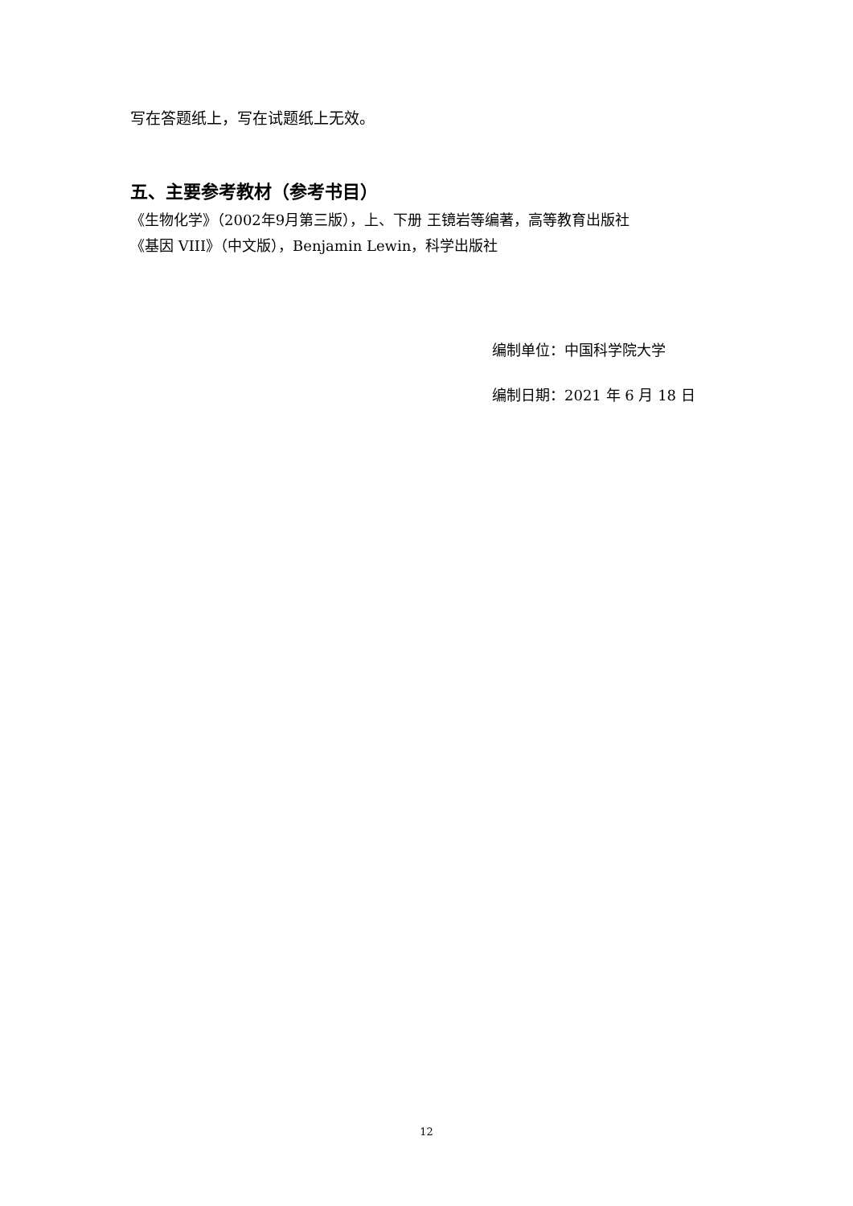写在答题纸上，写在试题纸上无效。
五、主要参考教材（参考书目）
《生物化学》（2002年9月第三版），上、下册 王镜岩等编著，高等教育出版社
《基因 VIII》（中文版），Benjamin Lewin，科学出版社
编制单位：中国科学院大学
编制日期：2021 年 6 月 18 日
12